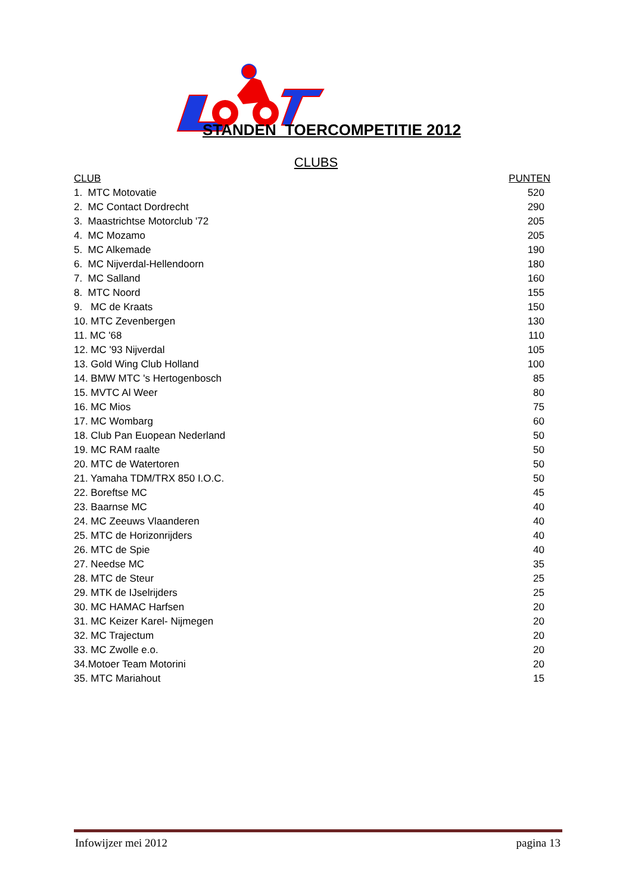STANDEN TOERCOMPETITIE 2012
CLUBS
| CLUB | PUNTEN |
| --- | --- |
| 1. MTC Motovatie | 520 |
| 2. MC Contact Dordrecht | 290 |
| 3. Maastrichtse Motorclub '72 | 205 |
| 4. MC Mozamo | 205 |
| 5. MC Alkemade | 190 |
| 6. MC Nijverdal-Hellendoorn | 180 |
| 7. MC Salland | 160 |
| 8. MTC Noord | 155 |
| 9. MC de Kraats | 150 |
| 10. MTC Zevenbergen | 130 |
| 11. MC '68 | 110 |
| 12. MC '93 Nijverdal | 105 |
| 13. Gold Wing Club Holland | 100 |
| 14. BMW MTC 's Hertogenbosch | 85 |
| 15. MVTC Al Weer | 80 |
| 16. MC Mios | 75 |
| 17. MC Wombarg | 60 |
| 18. Club Pan Euopean Nederland | 50 |
| 19. MC RAM raalte | 50 |
| 20. MTC de Watertoren | 50 |
| 21. Yamaha TDM/TRX 850 I.O.C. | 50 |
| 22. Boreftse MC | 45 |
| 23. Baarnse MC | 40 |
| 24. MC Zeeuws Vlaanderen | 40 |
| 25. MTC de Horizonrijders | 40 |
| 26. MTC de Spie | 40 |
| 27. Needse MC | 35 |
| 28. MTC de Steur | 25 |
| 29. MTK de IJselrijders | 25 |
| 30. MC HAMAC Harfsen | 20 |
| 31. MC Keizer Karel- Nijmegen | 20 |
| 32. MC Trajectum | 20 |
| 33. MC Zwolle e.o. | 20 |
| 34.Motoer Team Motorini | 20 |
| 35. MTC Mariahout | 15 |
Infowijzer mei 2012 pagina 13